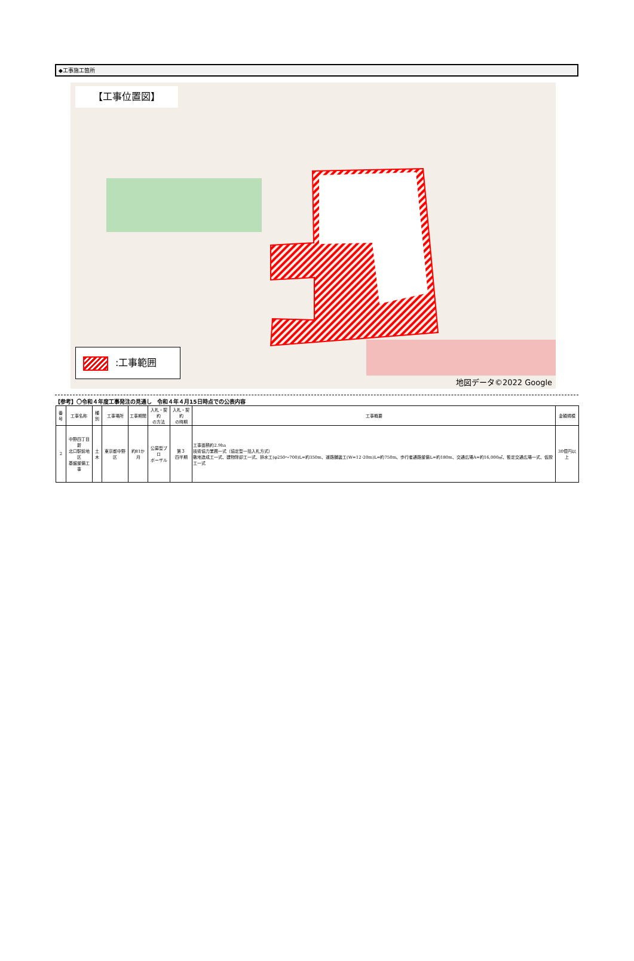◆工事施工箇所
【工事位置図】
:工事範囲
地図データ©2022 Google
【参考】〇令和４年度工事発注の見通し　令和４年４月15日時点での公表内容
| 番号 | 工事名称 | 種別 | 工事場所 | 工事期間 | 入札・契約 の方法 | 入札・契約 の時期 | 工事概要 | 金額規模 |
| --- | --- | --- | --- | --- | --- | --- | --- | --- |
| 2 | 中野四丁目新 北口駅前地区 基盤整備工事 | 土木 | 東京都中野区 | 約81か月 | 公募型プロ ポーザル | 第３ 四半期 | 工事面積約2.9ha 技術協力業務一式（協定型一括入札方式） 敷地造成工一式、建物除却工一式、排水工(φ250～700)L=約350m、道路舗装工(W=12･20m)L=約750m、歩行者通路整備L=約180m、交通広場A=約16,000㎡、暫定交通広場一式、仮設工一式 | 30億円以上 |